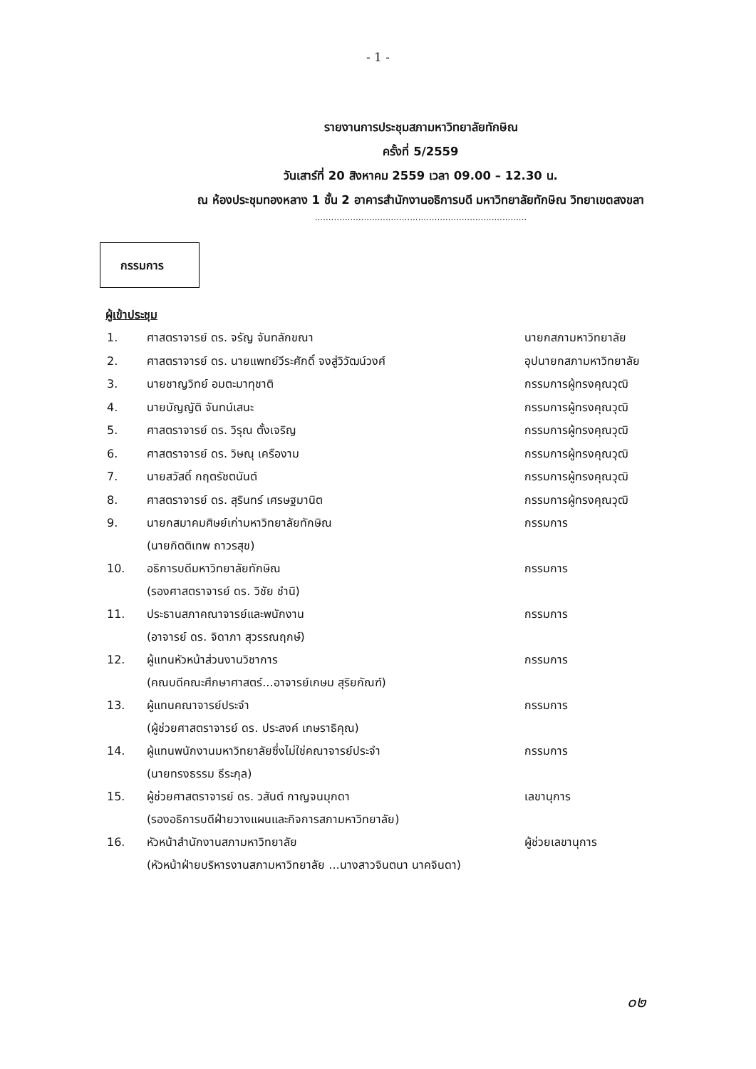- 1 -
รายงานการประชุมสภามหาวิทยาลัยทักษิณ
ครั้งที่ 5/2559
วันเสาร์ที่ 20 สิงหาคม 2559 เวลา 09.00 – 12.30 น.
ณ ห้องประชุมทองหลาง 1 ชั้น 2 อาคารสำนักงานอธิการบดี มหาวิทยาลัยทักษิณ วิทยาเขตสงขลา
..............................................................................
กรรมการ
ผู้เข้าประชุม
| 1. | ศาสตราจารย์ ดร. จรัญ จันทลักขณา | นายกสภามหาวิทยาลัย |
| 2. | ศาสตราจารย์ ดร. นายแพทย์วีระศักดิ์ จงสู่วิวัฒน์วงศ์ | อุปนายกสภามหาวิทยาลัย |
| 3. | นายชาญวิทย์ อมตะมาทุชาติ | กรรมการผู้ทรงคุณวุฒิ |
| 4. | นายบัญญัติ จันทน์เสนะ | กรรมการผู้ทรงคุณวุฒิ |
| 5. | ศาสตราจารย์ ดร. วิรุณ ตั้งเจริญ | กรรมการผู้ทรงคุณวุฒิ |
| 6. | ศาสตราจารย์ ดร. วิษณุ เครืองาม | กรรมการผู้ทรงคุณวุฒิ |
| 7. | นายสวัสดิ์ กฤตรัชตนันต์ | กรรมการผู้ทรงคุณวุฒิ |
| 8. | ศาสตราจารย์ ดร. สุรินทร์ เศรษฐมานิต | กรรมการผู้ทรงคุณวุฒิ |
| 9. | นายกสมาคมศิษย์เก่ามหาวิทยาลัยทักษิณ (นายกิตติเทพ ถาวรสุข) | กรรมการ |
| 10. | อธิการบดีมหาวิทยาลัยทักษิณ (รองศาสตราจารย์ ดร. วิชัย ชำนิ) | กรรมการ |
| 11. | ประธานสภาคณาจารย์และพนักงาน (อาจารย์ ดร. จิดาภา สุวรรณฤกษ์) | กรรมการ |
| 12. | ผู้แทนหัวหน้าส่วนงานวิชาการ (คณบดีคณะศึกษาศาสตร์...อาจารย์เกษม สุริยกัณฑ์) | กรรมการ |
| 13. | ผู้แทนคณาจารย์ประจำ (ผู้ช่วยศาสตราจารย์ ดร. ประสงค์ เกษราธิคุณ) | กรรมการ |
| 14. | ผู้แทนพนักงานมหาวิทยาลัยซึ่งไม่ใช่คณาจารย์ประจำ (นายทรงธรรม ธีระกุล) | กรรมการ |
| 15. | ผู้ช่วยศาสตราจารย์ ดร. วสันต์ กาญจนมุกดา (รองอธิการบดีฝ่ายวางแผนและกิจการสภามหาวิทยาลัย) | เลขานุการ |
| 16. | หัวหน้าสำนักงานสภามหาวิทยาลัย (หัวหน้าฝ่ายบริหารงานสภามหาวิทยาลัย ...นางสาวจินตนา นาคจินดา) | ผู้ช่วยเลขานุการ |
๐๒